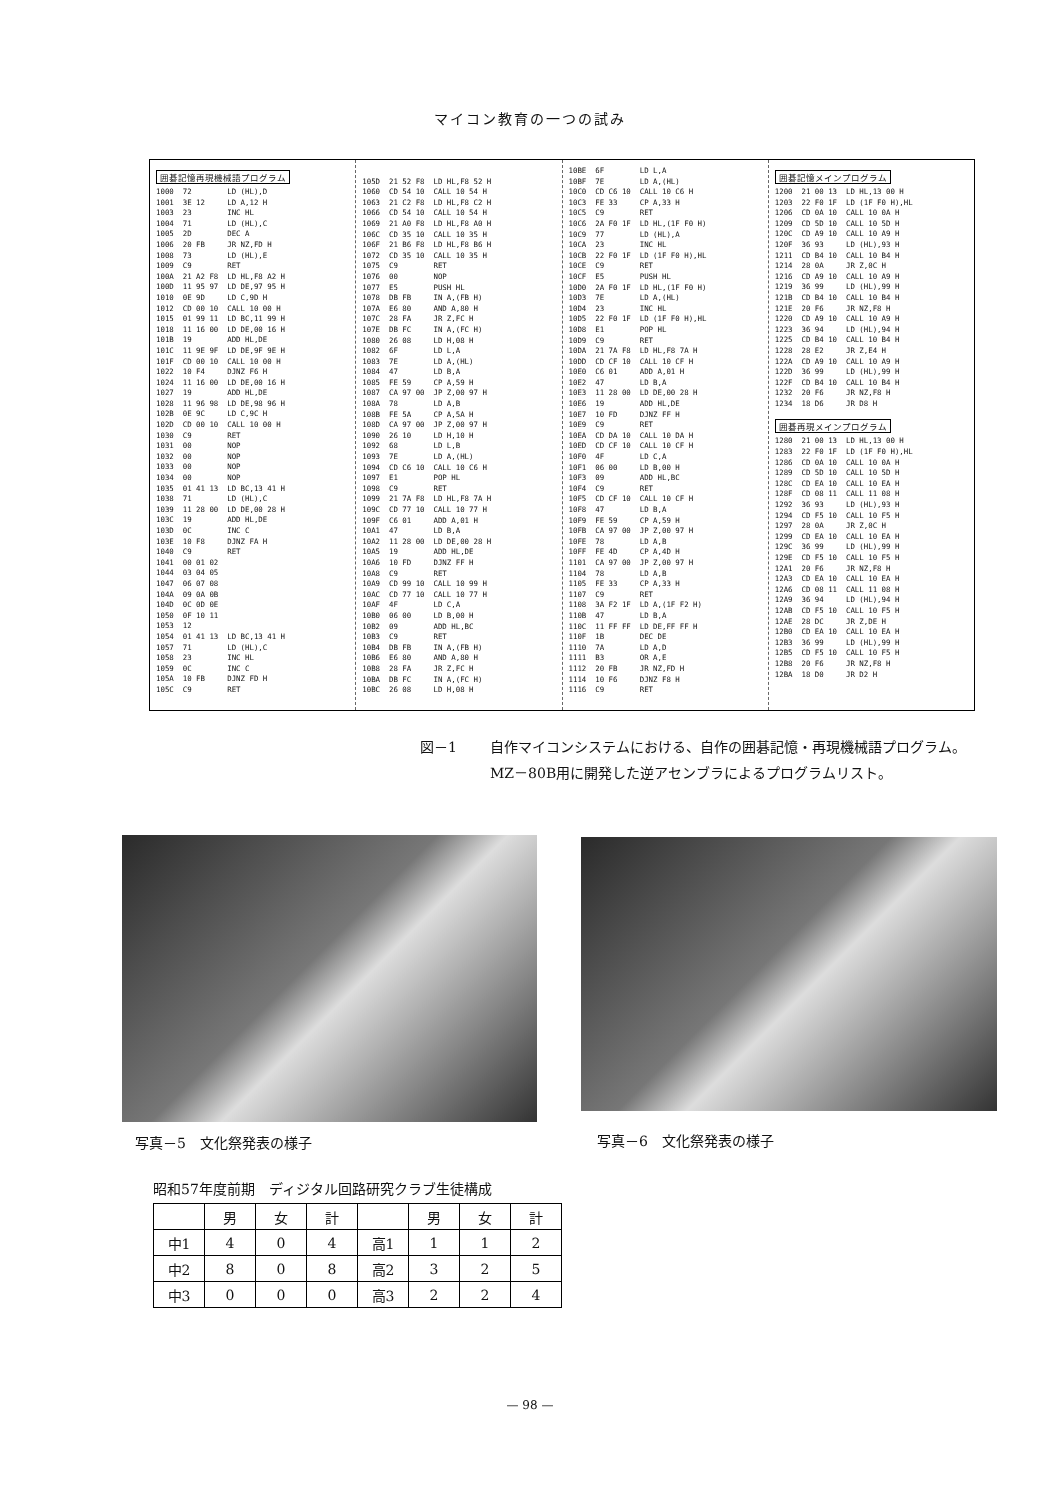マイコン教育の一つの試み
囲碁記憶再現機械語プログラム
1000  72        LD (HL),D
1001  3E 12     LD A,12 H
1003  23        INC HL
1004  71        LD (HL),C
1005  2D        DEC A
1006  20 FB     JR NZ,FD H
1008  73        LD (HL),E
1009  C9        RET
100A  21 A2 F8  LD HL,F8 A2 H
100D  11 95 97  LD DE,97 95 H
1010  0E 9D     LD C,9D H
1012  CD 00 10  CALL 10 00 H
1015  01 99 11  LD BC,11 99 H
1018  11 16 00  LD DE,00 16 H
101B  19        ADD HL,DE
101C  11 9E 9F  LD DE,9F 9E H
101F  CD 00 10  CALL 10 00 H
1022  10 F4     DJNZ F6 H
1024  11 16 00  LD DE,00 16 H
1027  19        ADD HL,DE
1028  11 96 98  LD DE,98 96 H
102B  0E 9C     LD C,9C H
102D  CD 00 10  CALL 10 00 H
1030  C9        RET
1031  00        NOP
1032  00        NOP
1033  00        NOP
1034  00        NOP
1035  01 41 13  LD BC,13 41 H
1038  71        LD (HL),C
1039  11 28 00  LD DE,00 28 H
103C  19        ADD HL,DE
103D  0C        INC C
103E  10 F8     DJNZ FA H
1040  C9        RET
1041  00 01 02
1044  03 04 05
1047  06 07 08
104A  09 0A 0B
104D  0C 0D 0E
1050  0F 10 11
1053  12
1054  01 41 13  LD BC,13 41 H
1057  71        LD (HL),C
1058  23        INC HL
1059  0C        INC C
105A  10 FB     DJNZ FD H
105C  C9        RET
105D  21 52 F8  LD HL,F8 52 H
1060  CD 54 10  CALL 10 54 H
1063  21 C2 F8  LD HL,F8 C2 H
1066  CD 54 10  CALL 10 54 H
1069  21 A0 F8  LD HL,F8 A0 H
106C  CD 35 10  CALL 10 35 H
106F  21 B6 F8  LD HL,F8 B6 H
1072  CD 35 10  CALL 10 35 H
1075  C9        RET
1076  00        NOP
1077  E5        PUSH HL
1078  DB FB     IN A,(FB H)
107A  E6 80     AND A,80 H
107C  28 FA     JR Z,FC H
107E  DB FC     IN A,(FC H)
1080  26 08     LD H,08 H
1082  6F        LD L,A
1083  7E        LD A,(HL)
1084  47        LD B,A
1085  FE 59     CP A,59 H
1087  CA 97 00  JP Z,00 97 H
108A  78        LD A,B
108B  FE 5A     CP A,5A H
108D  CA 97 00  JP Z,00 97 H
1090  26 10     LD H,10 H
1092  68        LD L,B
1093  7E        LD A,(HL)
1094  CD C6 10  CALL 10 C6 H
1097  E1        POP HL
1098  C9        RET
1099  21 7A F8  LD HL,F8 7A H
109C  CD 77 10  CALL 10 77 H
109F  C6 01     ADD A,01 H
10A1  47        LD B,A
10A2  11 28 00  LD DE,00 28 H
10A5  19        ADD HL,DE
10A6  10 FD     DJNZ FF H
10A8  C9        RET
10A9  CD 99 10  CALL 10 99 H
10AC  CD 77 10  CALL 10 77 H
10AF  4F        LD C,A
10B0  06 00     LD B,00 H
10B2  09        ADD HL,BC
10B3  C9        RET
10B4  DB FB     IN A,(FB H)
10B6  E6 80     AND A,80 H
10B8  28 FA     JR Z,FC H
10BA  DB FC     IN A,(FC H)
10BC  26 08     LD H,08 H
10BE  6F        LD L,A
10BF  7E        LD A,(HL)
10C0  CD C6 10  CALL 10 C6 H
10C3  FE 33     CP A,33 H
10C5  C9        RET
10C6  2A F0 1F  LD HL,(1F F0 H)
10C9  77        LD (HL),A
10CA  23        INC HL
10CB  22 F0 1F  LD (1F F0 H),HL
10CE  C9        RET
10CF  E5        PUSH HL
10D0  2A F0 1F  LD HL,(1F F0 H)
10D3  7E        LD A,(HL)
10D4  23        INC HL
10D5  22 F0 1F  LD (1F F0 H),HL
10D8  E1        POP HL
10D9  C9        RET
10DA  21 7A F8  LD HL,F8 7A H
10DD  CD CF 10  CALL 10 CF H
10E0  C6 01     ADD A,01 H
10E2  47        LD B,A
10E3  11 28 00  LD DE,00 28 H
10E6  19        ADD HL,DE
10E7  10 FD     DJNZ FF H
10E9  C9        RET
10EA  CD DA 10  CALL 10 DA H
10ED  CD CF 10  CALL 10 CF H
10F0  4F        LD C,A
10F1  06 00     LD B,00 H
10F3  09        ADD HL,BC
10F4  C9        RET
10F5  CD CF 10  CALL 10 CF H
10F8  47        LD B,A
10F9  FE 59     CP A,59 H
10FB  CA 97 00  JP Z,00 97 H
10FE  78        LD A,B
10FF  FE 4D     CP A,4D H
1101  CA 97 00  JP Z,00 97 H
1104  78        LD A,B
1105  FE 33     CP A,33 H
1107  C9        RET
1108  3A F2 1F  LD A,(1F F2 H)
110B  47        LD B,A
110C  11 FF FF  LD DE,FF FF H
110F  1B        DEC DE
1110  7A        LD A,D
1111  B3        OR A,E
1112  20 FB     JR NZ,FD H
1114  10 F6     DJNZ F8 H
1116  C9        RET
囲碁記憶メインプログラム
1200  21 00 13  LD HL,13 00 H
1203  22 F0 1F  LD (1F F0 H),HL
1206  CD 0A 10  CALL 10 0A H
1209  CD 5D 10  CALL 10 5D H
120C  CD A9 10  CALL 10 A9 H
120F  36 93     LD (HL),93 H
1211  CD B4 10  CALL 10 B4 H
1214  28 0A     JR Z,0C H
1216  CD A9 10  CALL 10 A9 H
1219  36 99     LD (HL),99 H
121B  CD B4 10  CALL 10 B4 H
121E  20 F6     JR NZ,F8 H
1220  CD A9 10  CALL 10 A9 H
1223  36 94     LD (HL),94 H
1225  CD B4 10  CALL 10 B4 H
1228  28 E2     JR Z,E4 H
122A  CD A9 10  CALL 10 A9 H
122D  36 99     LD (HL),99 H
122F  CD B4 10  CALL 10 B4 H
1232  20 F6     JR NZ,F8 H
1234  18 D6     JR D8 H
囲碁再現メインプログラム
1280  21 00 13  LD HL,13 00 H
1283  22 F0 1F  LD (1F F0 H),HL
1286  CD 0A 10  CALL 10 0A H
1289  CD 5D 10  CALL 10 5D H
128C  CD EA 10  CALL 10 EA H
128F  CD 08 11  CALL 11 08 H
1292  36 93     LD (HL),93 H
1294  CD F5 10  CALL 10 F5 H
1297  28 0A     JR Z,0C H
1299  CD EA 10  CALL 10 EA H
129C  36 99     LD (HL),99 H
129E  CD F5 10  CALL 10 F5 H
12A1  20 F6     JR NZ,F8 H
12A3  CD EA 10  CALL 10 EA H
12A6  CD 08 11  CALL 11 08 H
12A9  36 94     LD (HL),94 H
12AB  CD F5 10  CALL 10 F5 H
12AE  28 DC     JR Z,DE H
12B0  CD EA 10  CALL 10 EA H
12B3  36 99     LD (HL),99 H
12B5  CD F5 10  CALL 10 F5 H
12B8  20 F6     JR NZ,F8 H
12BA  18 D0     JR D2 H
図－1 自作マイコンシステムにおける、自作の囲碁記憶・再現機械語プログラム。MZ－80B用に開発した逆アセンブラによるプログラムリスト。
写真－5　文化祭発表の様子 写真－6　文化祭発表の様子
昭和57年度前期　ディジタル回路研究クラブ生徒構成
| | 男 | 女 | 計 | | 男 | 女 | 計 |
| --- | --- | --- | --- | --- | --- | --- | --- |
| 中1 | 4 | 0 | 4 | 高1 | 1 | 1 | 2 |
| 中2 | 8 | 0 | 8 | 高2 | 3 | 2 | 5 |
| 中3 | 0 | 0 | 0 | 高3 | 2 | 2 | 4 |
— 98 —